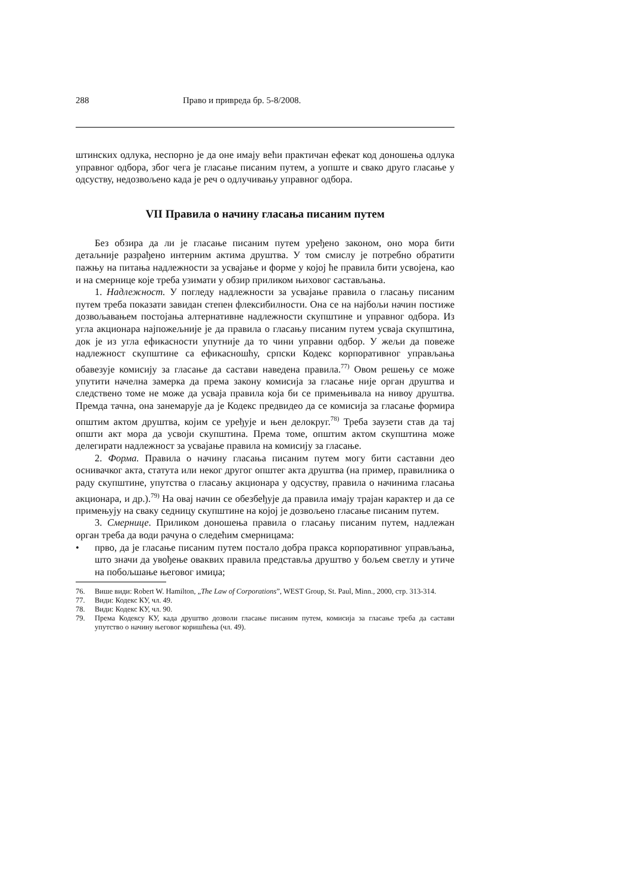288 Право и привреда бр. 5-8/2008.
штинских одлука, неспорно је да оне имају већи практичан ефекат код доношења одлука управног одбора, због чега је гласање писаним путем, а уопште и свако друго гласање у одсуству, недозвољено када је реч о одлучивању управног одбора.
VII Правила о начину гласања писаним путем
Без обзира да ли је гласање писаним путем уређено законом, оно мора бити детаљније разрађено интерним актима друштва. У том смислу је потребно обратити пажњу на питања надлежности за усвајање и форме у којој ће правила бити усвојена, као и на смернице које треба узимати у обзир приликом њиховог састављања.
1. Надлежност. У погледу надлежности за усвајање правила о гласању писаним путем треба показати завидан степен флексибилности. Она се на најбољи начин постиже дозвољавањем постојања алтернативне надлежности скупштине и управног одбора. Из угла акционара најпожељније је да правила о гласању писаним путем усваја скупштина, док је из угла ефикасности упутније да то чини управни одбор. У жељи да повеже надлежност скупштине са ефикасношћу, српски Кодекс корпоративног управљања обавезује комисију за гласање да састави наведена правила.<sup>77)</sup> Овом решењу се може упутити начелна замерка да према закону комисија за гласање није орган друштва и следствено томе не може да усваја правила која би се примењивала на нивоу друштва. Премда тачна, она занемарује да је Кодекс предвидео да се комисија за гласање формира општим актом друштва, којим се уређује и њен делокруг.<sup>78)</sup> Треба заузети став да тај општи акт мора да усвоји скупштина. Према томе, општим актом скупштина може делегирати надлежност за усвајање правила на комисију за гласање.
2. Форма. Правила о начину гласања писаним путем могу бити саставни део оснивачког акта, статута или неког другог општег акта друштва (на пример, правилника о раду скупштине, упутства о гласању акционара у одсуству, правила о начинима гласања акционара, и др.).<sup>79)</sup> На овај начин се обезбеђује да правила имају трајан карактер и да се примењују на сваку седницу скупштине на којој је дозвољено гласање писаним путем.
3. Смернице. Приликом доношења правила о гласању писаним путем, надлежан орган треба да води рачуна о следећим смерницама:
•
прво, да је гласање писаним путем постало добра пракса корпоративног управљања, што значи да увођење оваквих правила представља друштво у бољем светлу и утиче на побољшање његовог имиџа;
76. Више види: Robert W. Hamilton, „The Law of Corporations”, WEST Group, St. Paul, Minn., 2000, стр. 313-314.
77. Види: Кодекс КУ, чл. 49.
78. Види: Кодекс КУ, чл. 90.
79. Према Кодексу КУ, када друштво дозволи гласање писаним путем, комисија за гласање треба да састави упутство о начину његовог коришћења (чл. 49).